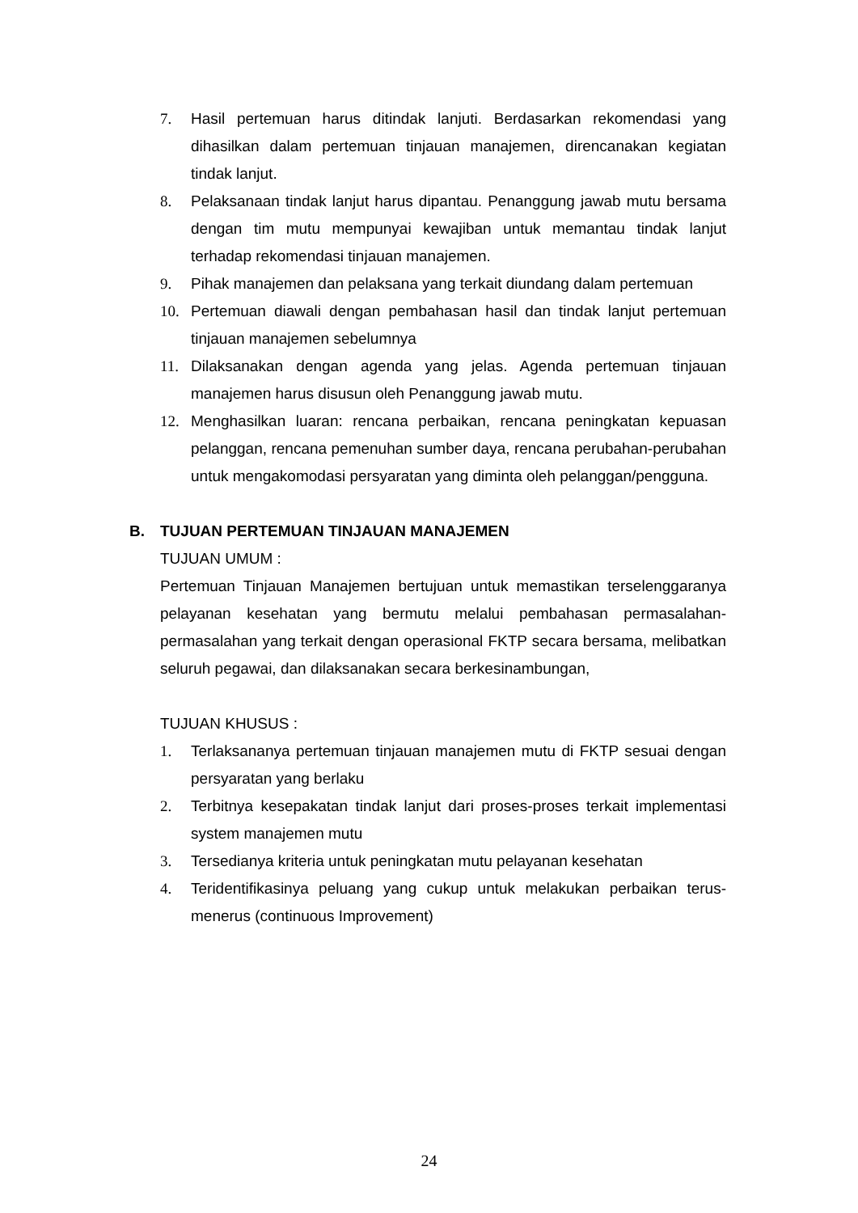7. Hasil pertemuan harus ditindak lanjuti. Berdasarkan rekomendasi yang dihasilkan dalam pertemuan tinjauan manajemen, direncanakan kegiatan tindak lanjut.
8. Pelaksanaan tindak lanjut harus dipantau. Penanggung jawab mutu bersama dengan tim mutu mempunyai kewajiban untuk memantau tindak lanjut terhadap rekomendasi tinjauan manajemen.
9. Pihak manajemen dan pelaksana yang terkait diundang dalam pertemuan
10. Pertemuan diawali dengan pembahasan hasil dan tindak lanjut pertemuan tinjauan manajemen sebelumnya
11. Dilaksanakan dengan agenda yang jelas. Agenda pertemuan tinjauan manajemen harus disusun oleh Penanggung jawab mutu.
12. Menghasilkan luaran: rencana perbaikan, rencana peningkatan kepuasan pelanggan, rencana pemenuhan sumber daya, rencana perubahan-perubahan untuk mengakomodasi persyaratan yang diminta oleh pelanggan/pengguna.
B. TUJUAN PERTEMUAN TINJAUAN MANAJEMEN
TUJUAN UMUM :
Pertemuan Tinjauan Manajemen bertujuan untuk memastikan terselenggaranya pelayanan kesehatan yang bermutu melalui pembahasan permasalahan-permasalahan yang terkait dengan operasional FKTP secara bersama, melibatkan seluruh pegawai, dan dilaksanakan secara berkesinambungan,
TUJUAN KHUSUS :
1. Terlaksananya pertemuan tinjauan manajemen mutu di FKTP sesuai dengan persyaratan yang berlaku
2. Terbitnya kesepakatan tindak lanjut dari proses-proses terkait implementasi system manajemen mutu
3. Tersedianya kriteria untuk peningkatan mutu pelayanan kesehatan
4. Teridentifikasinya peluang yang cukup untuk melakukan perbaikan terus-menerus (continuous Improvement)
24